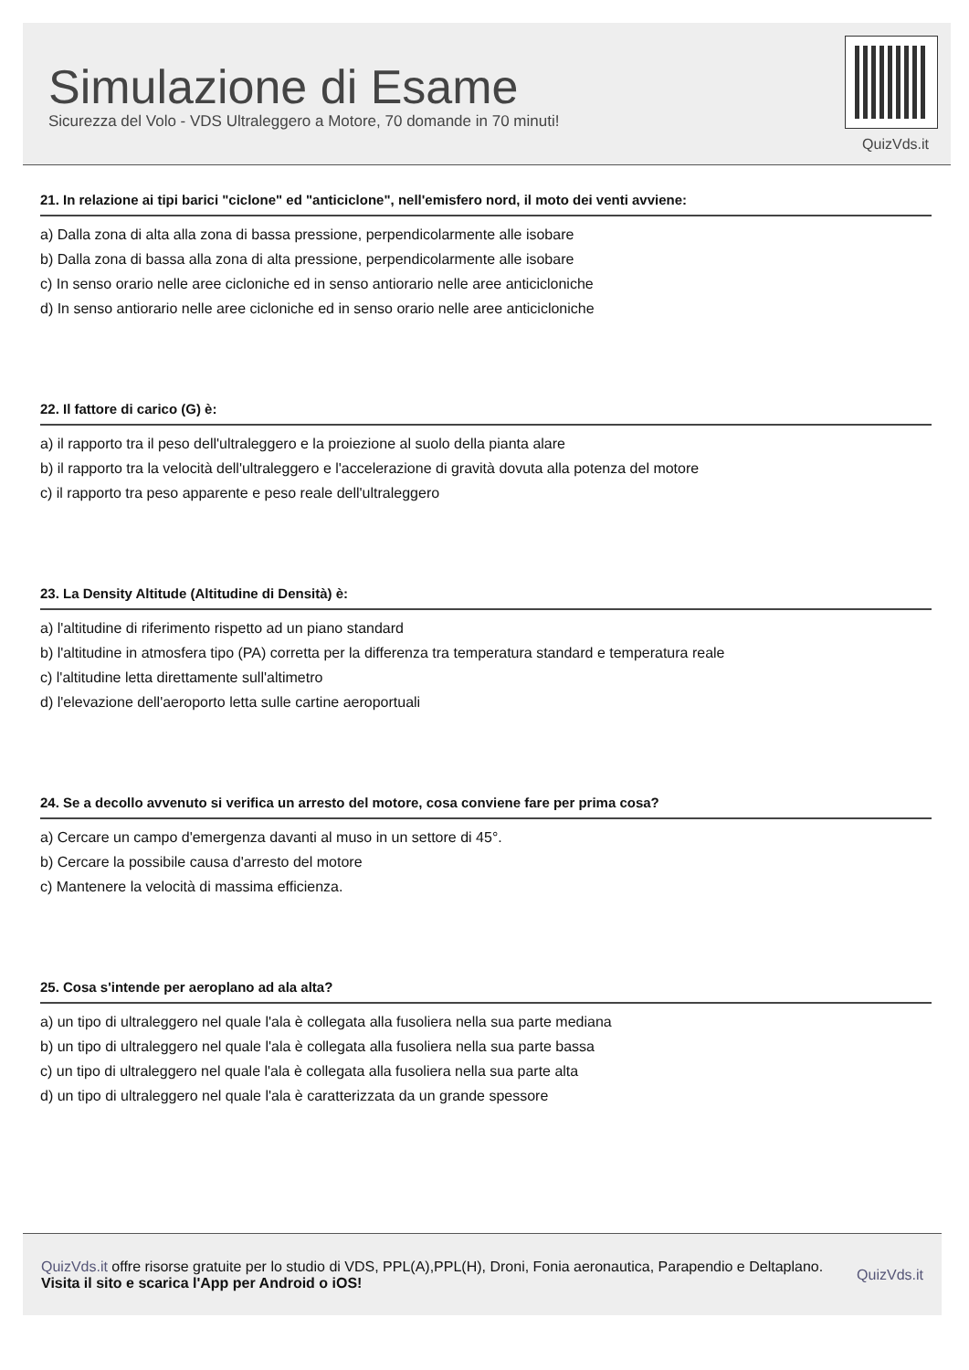Simulazione di Esame
Sicurezza del Volo - VDS Ultraleggero a Motore, 70 domande in 70 minuti!
QuizVds.it
21. In relazione ai tipi barici "ciclone" ed "anticiclone", nell'emisfero nord, il moto dei venti avviene:
a) Dalla zona di alta alla zona di bassa pressione, perpendicolarmente alle isobare
b) Dalla zona di bassa alla zona di alta pressione, perpendicolarmente alle isobare
c) In senso orario nelle aree cicloniche ed in senso antiorario nelle aree anticicloniche
d) In senso antiorario nelle aree cicloniche ed in senso orario nelle aree anticicloniche
22. Il fattore di carico (G) è:
a) il rapporto tra il peso dell'ultraleggero e la proiezione al suolo della pianta alare
b) il rapporto tra la velocità dell'ultraleggero e l'accelerazione di gravità dovuta alla potenza del motore
c) il rapporto tra peso apparente e peso reale dell'ultraleggero
23. La Density Altitude (Altitudine di Densità) è:
a) l'altitudine di riferimento rispetto ad un piano standard
b) l'altitudine in atmosfera tipo (PA) corretta per la differenza tra temperatura standard e temperatura reale
c) l'altitudine letta direttamente sull'altimetro
d) l'elevazione dell'aeroporto letta sulle cartine aeroportuali
24. Se a decollo avvenuto si verifica un arresto del motore, cosa conviene fare per prima cosa?
a) Cercare un campo d'emergenza davanti al muso in un settore di 45°.
b) Cercare la possibile causa d'arresto del motore
c) Mantenere la velocità di massima efficienza.
25. Cosa s'intende per aeroplano ad ala alta?
a) un tipo di ultraleggero nel quale l'ala è collegata alla fusoliera nella sua parte mediana
b) un tipo di ultraleggero nel quale l'ala è collegata alla fusoliera nella sua parte bassa
c) un tipo di ultraleggero nel quale l'ala è collegata alla fusoliera nella sua parte alta
d) un tipo di ultraleggero nel quale l'ala è caratterizzata da un grande spessore
QuizVds.it offre risorse gratuite per lo studio di VDS, PPL(A),PPL(H), Droni, Fonia aeronautica, Parapendio e Deltaplano.
Visita il sito e scarica l'App per Android o iOS!
QuizVds.it